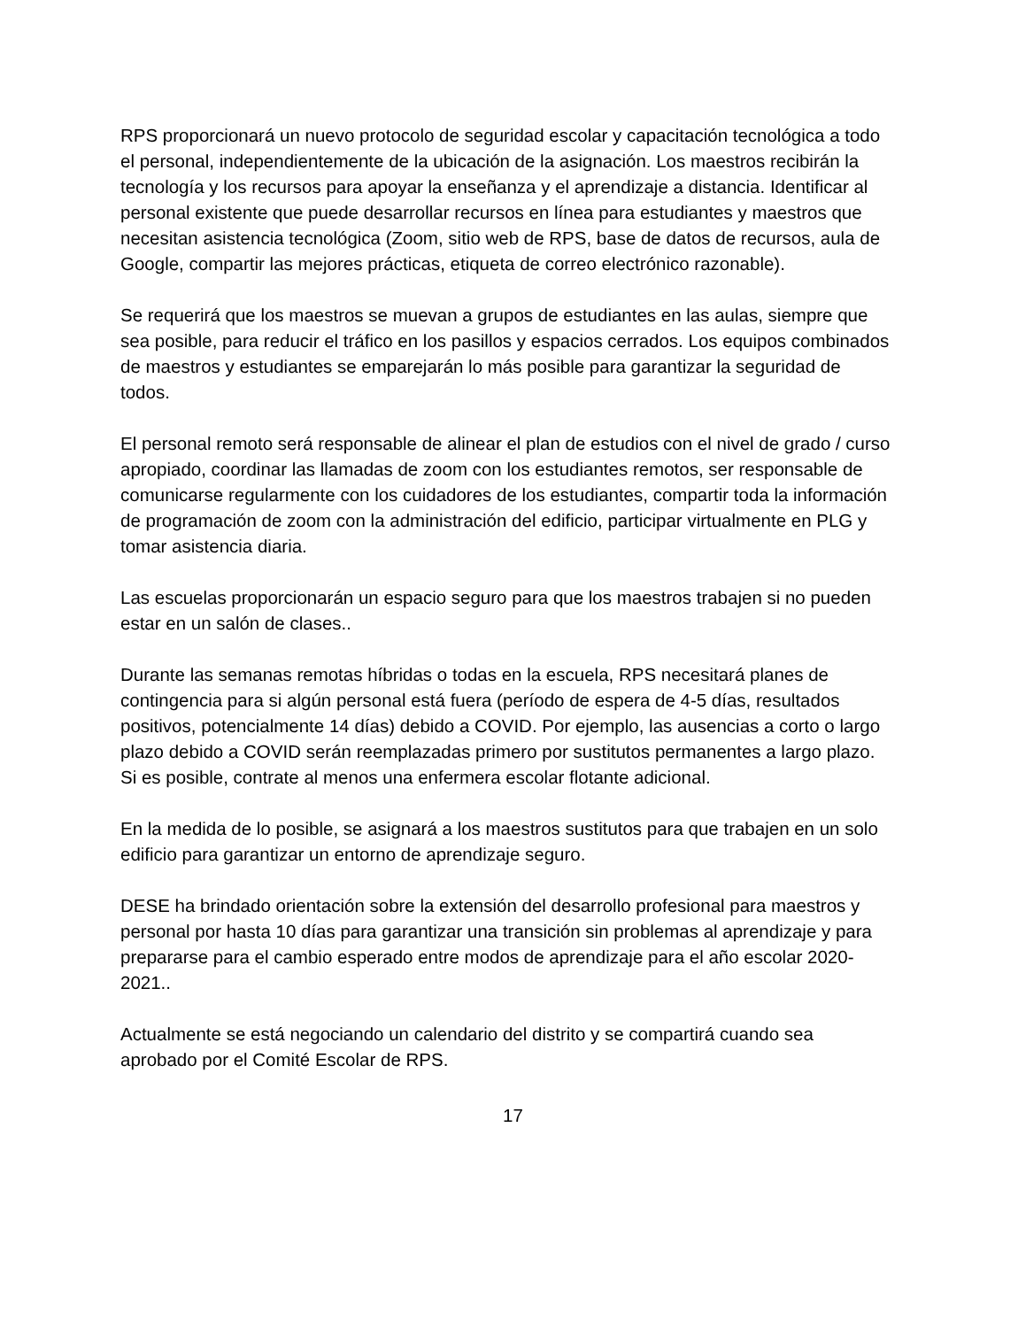RPS proporcionará un nuevo protocolo de seguridad escolar y capacitación tecnológica a todo el personal, independientemente de la ubicación de la asignación. Los maestros recibirán la tecnología y los recursos para apoyar la enseñanza y el aprendizaje a distancia. Identificar al personal existente que puede desarrollar recursos en línea para estudiantes y maestros que necesitan asistencia tecnológica (Zoom, sitio web de RPS, base de datos de recursos, aula de Google, compartir las mejores prácticas, etiqueta de correo electrónico razonable).
Se requerirá que los maestros se muevan a grupos de estudiantes en las aulas, siempre que sea posible, para reducir el tráfico en los pasillos y espacios cerrados. Los equipos combinados de maestros y estudiantes se emparejarán lo más posible para garantizar la seguridad de todos.
El personal remoto será responsable de alinear el plan de estudios con el nivel de grado / curso apropiado, coordinar las llamadas de zoom con los estudiantes remotos, ser responsable de comunicarse regularmente con los cuidadores de los estudiantes, compartir toda la información de programación de zoom con la administración del edificio, participar virtualmente en PLG y tomar asistencia diaria.
Las escuelas proporcionarán un espacio seguro para que los maestros trabajen si no pueden estar en un salón de clases..
Durante las semanas remotas híbridas o todas en la escuela, RPS necesitará planes de contingencia para si algún personal está fuera (período de espera de 4-5 días, resultados positivos, potencialmente 14 días) debido a COVID. Por ejemplo, las ausencias a corto o largo plazo debido a COVID serán reemplazadas primero por sustitutos permanentes a largo plazo. Si es posible, contrate al menos una enfermera escolar flotante adicional.
En la medida de lo posible, se asignará a los maestros sustitutos para que trabajen en un solo edificio para garantizar un entorno de aprendizaje seguro.
DESE ha brindado orientación sobre la extensión del desarrollo profesional para maestros y personal por hasta 10 días para garantizar una transición sin problemas al aprendizaje y para prepararse para el cambio esperado entre modos de aprendizaje para el año escolar 2020-2021..
Actualmente se está negociando un calendario del distrito y se compartirá cuando sea aprobado por el Comité Escolar de RPS.
17